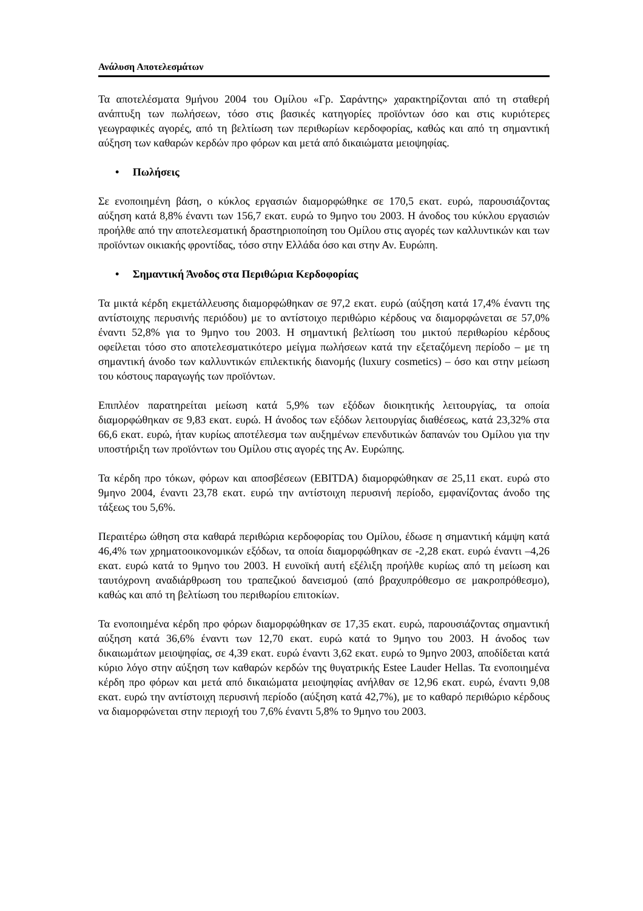Ανάλυση Αποτελεσμάτων
Τα αποτελέσματα 9μήνου 2004 του Ομίλου «Γρ. Σαράντης» χαρακτηρίζονται από τη σταθερή ανάπτυξη των πωλήσεων, τόσο στις βασικές κατηγορίες προϊόντων όσο και στις κυριότερες γεωγραφικές αγορές, από τη βελτίωση των περιθωρίων κερδοφορίας, καθώς και από τη σημαντική αύξηση των καθαρών κερδών προ φόρων και μετά από δικαιώματα μειοψηφίας.
• Πωλήσεις
Σε ενοποιημένη βάση, ο κύκλος εργασιών διαμορφώθηκε σε 170,5 εκατ. ευρώ, παρουσιάζοντας αύξηση κατά 8,8% έναντι των 156,7 εκατ. ευρώ το 9μηνο του 2003. Η άνοδος του κύκλου εργασιών προήλθε από την αποτελεσματική δραστηριοποίηση του Ομίλου στις αγορές των καλλυντικών και των προϊόντων οικιακής φροντίδας, τόσο στην Ελλάδα όσο και στην Αν. Ευρώπη.
• Σημαντική Άνοδος στα Περιθώρια Κερδοφορίας
Τα μικτά κέρδη εκμετάλλευσης διαμορφώθηκαν σε 97,2 εκατ. ευρώ (αύξηση κατά 17,4% έναντι της αντίστοιχης περυσινής περιόδου) με το αντίστοιχο περιθώριο κέρδους να διαμορφώνεται σε 57,0% έναντι 52,8% για το 9μηνο του 2003. Η σημαντική βελτίωση του μικτού περιθωρίου κέρδους οφείλεται τόσο στο αποτελεσματικότερο μείγμα πωλήσεων κατά την εξεταζόμενη περίοδο – με τη σημαντική άνοδο των καλλυντικών επιλεκτικής διανομής (luxury cosmetics) – όσο και στην μείωση του κόστους παραγωγής των προϊόντων.
Επιπλέον παρατηρείται μείωση κατά 5,9% των εξόδων διοικητικής λειτουργίας, τα οποία διαμορφώθηκαν σε 9,83 εκατ. ευρώ. Η άνοδος των εξόδων λειτουργίας διαθέσεως, κατά 23,32% στα 66,6 εκατ. ευρώ, ήταν κυρίως αποτέλεσμα των αυξημένων επενδυτικών δαπανών του Ομίλου για την υποστήριξη των προϊόντων του Ομίλου στις αγορές της Αν. Ευρώπης.
Τα κέρδη προ τόκων, φόρων και αποσβέσεων (EBITDA) διαμορφώθηκαν σε 25,11 εκατ. ευρώ στο 9μηνο 2004, έναντι 23,78 εκατ. ευρώ την αντίστοιχη περυσινή περίοδο, εμφανίζοντας άνοδο της τάξεως του 5,6%.
Περαιτέρω ώθηση στα καθαρά περιθώρια κερδοφορίας του Ομίλου, έδωσε η σημαντική κάμψη κατά 46,4% των χρηματοοικονομικών εξόδων, τα οποία διαμορφώθηκαν σε -2,28 εκατ. ευρώ έναντι –4,26 εκατ. ευρώ κατά το 9μηνο του 2003. Η ευνοϊκή αυτή εξέλιξη προήλθε κυρίως από τη μείωση και ταυτόχρονη αναδιάρθρωση του τραπεζικού δανεισμού (από βραχυπρόθεσμο σε μακροπρόθεσμο), καθώς και από τη βελτίωση του περιθωρίου επιτοκίων.
Τα ενοποιημένα κέρδη προ φόρων διαμορφώθηκαν σε 17,35 εκατ. ευρώ, παρουσιάζοντας σημαντική αύξηση κατά 36,6% έναντι των 12,70 εκατ. ευρώ κατά το 9μηνο του 2003. Η άνοδος των δικαιωμάτων μειοψηφίας, σε 4,39 εκατ. ευρώ έναντι 3,62 εκατ. ευρώ το 9μηνο 2003, αποδίδεται κατά κύριο λόγο στην αύξηση των καθαρών κερδών της θυγατρικής Estee Lauder Hellas. Τα ενοποιημένα κέρδη προ φόρων και μετά από δικαιώματα μειοψηφίας ανήλθαν σε 12,96 εκατ. ευρώ, έναντι 9,08 εκατ. ευρώ την αντίστοιχη περυσινή περίοδο (αύξηση κατά 42,7%), με το καθαρό περιθώριο κέρδους να διαμορφώνεται στην περιοχή του 7,6% έναντι 5,8% το 9μηνο του 2003.